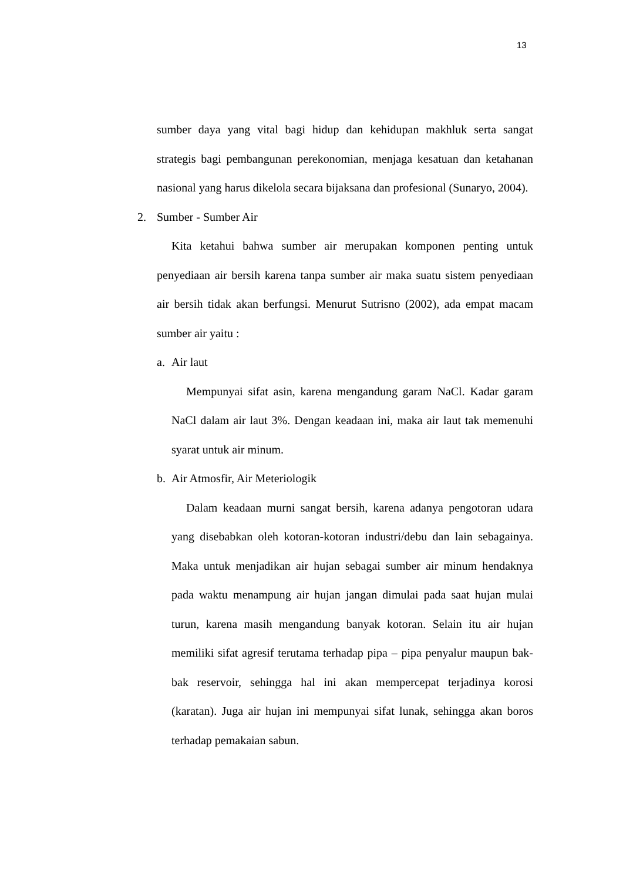13
sumber daya yang vital bagi hidup dan kehidupan makhluk serta sangat strategis bagi pembangunan perekonomian, menjaga kesatuan dan ketahanan nasional yang harus dikelola secara bijaksana dan profesional (Sunaryo, 2004).
2. Sumber - Sumber Air
Kita ketahui bahwa sumber air merupakan komponen penting untuk penyediaan air bersih karena tanpa sumber air maka suatu sistem penyediaan air bersih tidak akan berfungsi. Menurut Sutrisno (2002), ada empat macam sumber air yaitu :
a. Air laut
Mempunyai sifat asin, karena mengandung garam NaCl. Kadar garam NaCl dalam air laut 3%. Dengan keadaan ini, maka air laut tak memenuhi syarat untuk air minum.
b. Air Atmosfir, Air Meteriologik
Dalam keadaan murni sangat bersih, karena adanya pengotoran udara yang disebabkan oleh kotoran-kotoran industri/debu dan lain sebagainya. Maka untuk menjadikan air hujan sebagai sumber air minum hendaknya pada waktu menampung air hujan jangan dimulai pada saat hujan mulai turun, karena masih mengandung banyak kotoran. Selain itu air hujan memiliki sifat agresif terutama terhadap pipa – pipa penyalur maupun bak-bak reservoir, sehingga hal ini akan mempercepat terjadinya korosi (karatan). Juga air hujan ini mempunyai sifat lunak, sehingga akan boros terhadap pemakaian sabun.